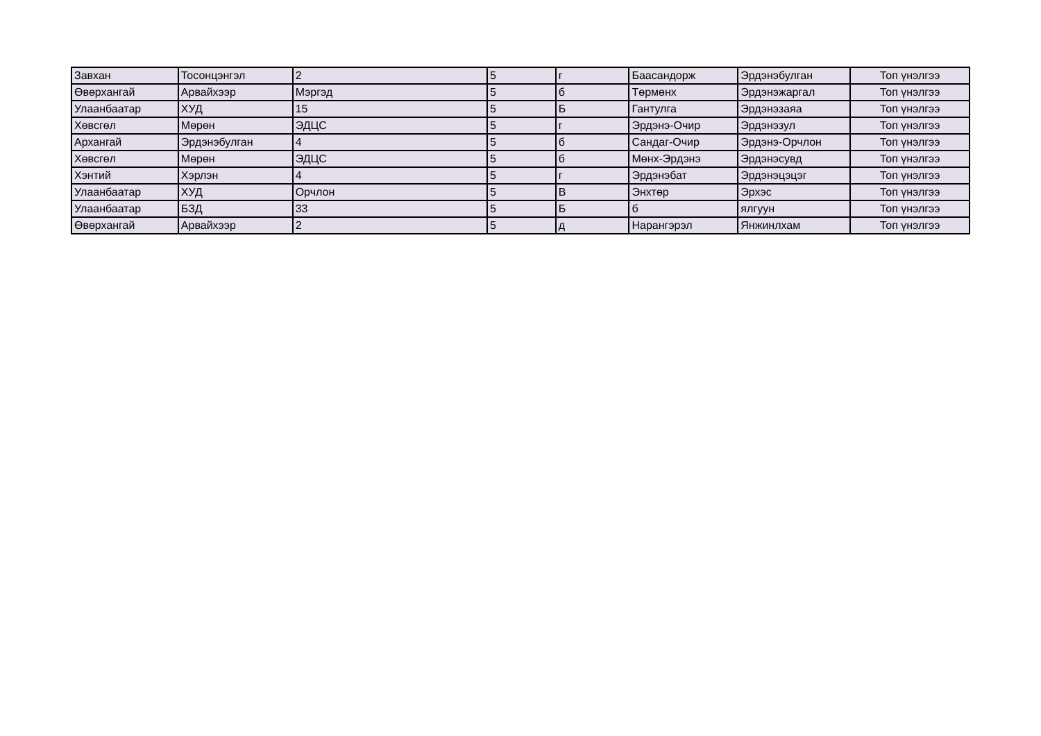| Завхан | Тосонцэнгэл | 2 | 5 | г | Баасандорж | Эрдэнэбулган | Топ үнэлгээ |
| Өвөрхангай | Арвайхээр | Мэргэд | 5 | б | Төрмөнх | Эрдэнэжаргал | Топ үнэлгээ |
| Улаанбаатар | ХУД | 15 | 5 | Б | Гантулга | Эрдэнэзаяа | Топ үнэлгээ |
| Хөвсгөл | Мөрөн | ЭДЦС | 5 | г | Эрдэнэ-Очир | Эрдэнэзул | Топ үнэлгээ |
| Архангай | Эрдэнэбулган | 4 | 5 | б | Сандаг-Очир | Эрдэнэ-Орчлон | Топ үнэлгээ |
| Хөвсгөл | Мөрөн | ЭДЦС | 5 | б | Мөнх-Эрдэнэ | Эрдэнэсувд | Топ үнэлгээ |
| Хэнтий | Хэрлэн | 4 | 5 | г | Эрдэнэбат | Эрдэнэцэцэг | Топ үнэлгээ |
| Улаанбаатар | ХУД | Орчлон | 5 | В | Энхтөр | Эрхэс | Топ үнэлгээ |
| Улаанбаатар | БЗД | 33 | 5 | Б | б | ялгуун | Топ үнэлгээ |
| Өвөрхангай | Арвайхээр | 2 | 5 | д | Нарангэрэл | Янжинлхам | Топ үнэлгээ |